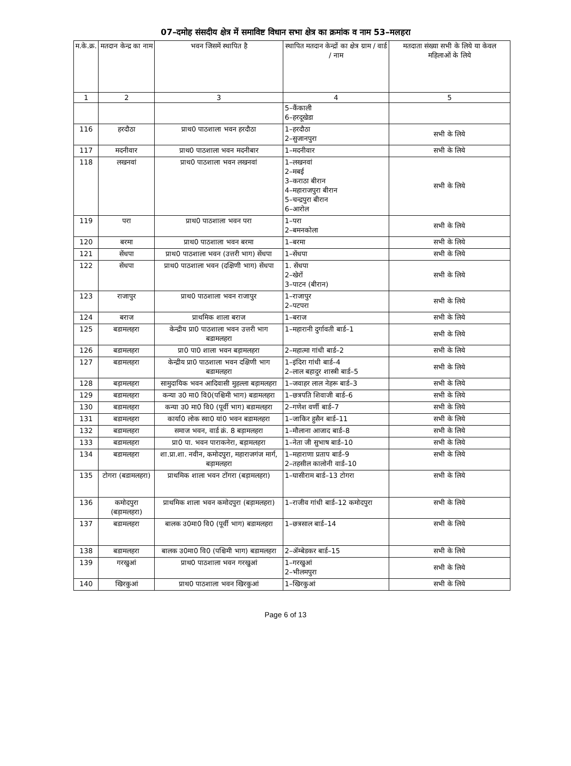07–दमोह संसदीय क्षेत्र में समाविष्ट विधान सभा क्षेत्र का क्रमांक व नाम 53–मलहरा
| म.के.क्र. | मतदान केन्द्र का नाम | भवन जिसमें स्थापित है | स्थापित मतदान केन्द्रों का क्षेत्र ग्राम / वार्ड / नाम | मतदाता संख्या सभी के लिये या केवल महिलाओं के लिये |
| --- | --- | --- | --- | --- |
| 1 | 2 | 3 | 4 | 5 |
| | | | 5–कैंकाली 6–हरदूखेडा | |
| 116 | हरदौठा | प्राथ0 पाठशाला भवन हरदौठा | 1–हरदौठा 2–सुजानपुरा | सभी के लिये |
| 117 | मदनीवार | प्राथ0 पाठशाला भवन मदनीबार | 1–मदनीवार | सभी के लिये |
| 118 | लखनवां | प्राथ0 पाठशाला भवन लखनवां | 1–लखनवां 2–मबई 3–कराठा बीरान 4–महाराजपुरा बीरान 5–चन्द्रपुरा बीरान 6–आरोल | सभी के लिये |
| 119 | परा | प्राथ0 पाठशाला भवन परा | 1–परा 2–बमनकोला | सभी के लिये |
| 120 | बरमा | प्राथ0 पाठशाला भवन बरमा | 1–बरमा | सभी के लिये |
| 121 | सेंधपा | प्राथ0 पाठशाला भवन (उत्तरी भाग) सेंधपा | 1–सेंधपा | सभी के लिये |
| 122 | सेंधपा | प्राथ0 पाठशाला भवन (दक्षिणी भाग) सेंधपा | 1. सेंधपा 2–खेरों 3–पाटन (बीरान) | सभी के लिये |
| 123 | राजापुर | प्राथ0 पाठशाला भवन राजापुर | 1–राजापुर 2–पटपरा | सभी के लिये |
| 124 | बराज | प्राथमिक शाला बराज | 1–बराज | सभी के लिये |
| 125 | बडामलहरा | केन्द्रीय प्रा0 पाठशाला भवन उत्तरी भाग बडामलहरा | 1–महारानी दुर्गावती बार्ड–1 | सभी के लिये |
| 126 | बडामलहरा | प्रा0 पा0 शाला भवन बड़ामलहरा | 2–महात्मा गांधी बार्ड–2 | सभी के लिये |
| 127 | बडामलहरा | केन्द्रीय प्रा0 पाठशाला भवन दक्षिणी भाग बडामलहरा | 1–इंदिरा गांधी बार्ड–4 2–लाल बहादुर शास्त्री बार्ड–5 | सभी के लिये |
| 128 | बड़ामलहरा | सामुदायिक भवन आदिवासी मुहल्ला बड़ामलहरा | 1–जवाहर लाल नेहरू बार्ड–3 | सभी के लिये |
| 129 | बडामलहरा | कन्या उ0 मा0 वि0(पश्चिमी भाग) बडामलहरा | 1–छत्रपति शिवाजी बार्ड–6 | सभी के लिये |
| 130 | बडामलहरा | कन्या उ0 मा0 वि0 (पूर्वी भाग) बडामलहरा | 2–गणेश वर्णी बार्ड–7 | सभी के लिये |
| 131 | बडामलहरा | कार्या0 लोक स्वा0 यां0 भवन बडामलहरा | 1–जाकिर हुसैन बार्ड–11 | सभी के लिये |
| 132 | बडामलहरा | समाज भवन, वार्ड क्रं. 8 बड़ामलहरा | 1–मौलाना आजाद बार्ड–8 | सभी के लिये |
| 133 | बडामलहरा | प्रा0 पा. भवन पाराकनेरा, बड़ामलहरा | 1–नेता जी सुभाष बार्ड–10 | सभी के लिये |
| 134 | बडामलहरा | शा.प्रा.शा. नवीन, कमोदपुरा, महाराजगंज मार्ग, बड़ामलहरा | 1–महाराणा प्रताप बार्ड–9 2–तहसील कालोनी वार्ड–10 | सभी के लिये |
| 135 | टोगरा (बडामलहरा) | प्राथमिक शाला भवन टोंगरा (बड़ामलहरा) | 1–घासीराम बार्ड–13 टोगरा | सभी के लिये |
| 136 | कमोदपुरा (बड़ामलहरा) | प्राथमिक शाला भवन कमोदपुरा (बड़ामलहरा) | 1–राजीव गांधी बार्ड–12 कमोदपुरा | सभी के लिये |
| 137 | बडामलहरा | बालक उ0मा0 वि0 (पूर्वी भाग) बडामलहरा | 1–छत्रसाल बार्ड–14 | सभी के लिये |
| 138 | बडामलहरा | बालक उ0मा0 वि0 (पश्चिमी भाग) बडामलहरा | 2–ॲम्बेडकर बार्ड–15 | सभी के लिये |
| 139 | गरखुआं | प्राथ0 पाठशाला भवन गरखुआं | 1–गरखुआं 2–भीलमपुरा | सभी के लिये |
| 140 | खिरकुआं | प्राथ0 पाठशाला भवन खिरकुआं | 1–खिरकुआं | सभी के लिये |
Page 6 of 13